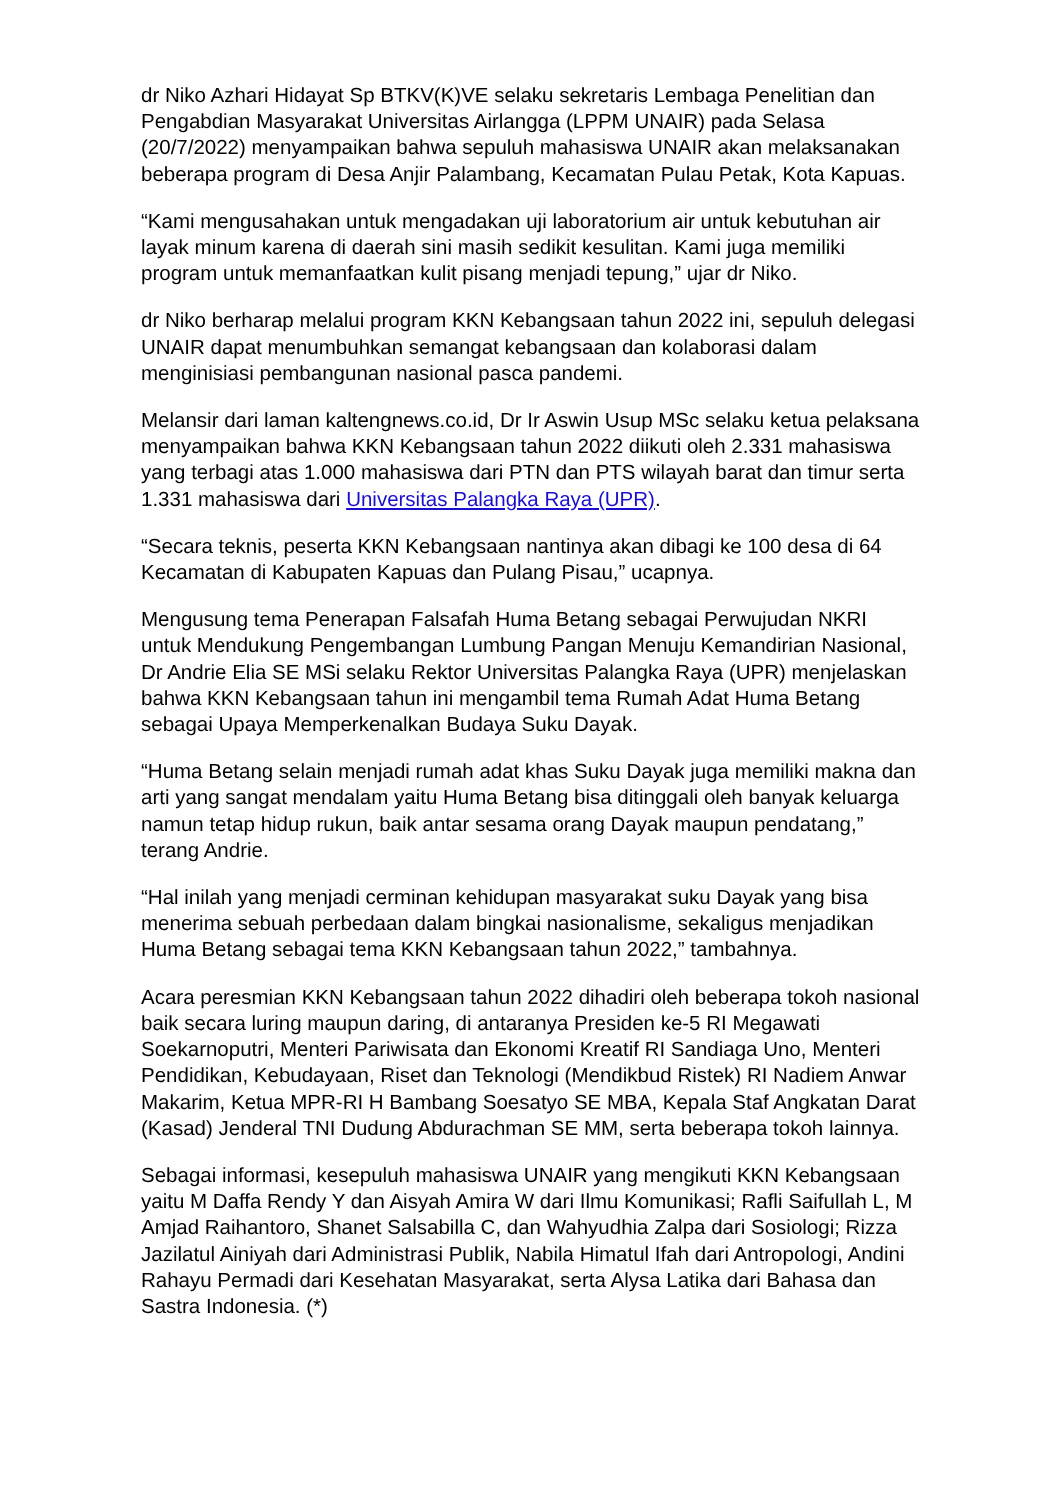dr Niko Azhari Hidayat Sp BTKV(K)VE selaku sekretaris Lembaga Penelitian dan Pengabdian Masyarakat Universitas Airlangga (LPPM UNAIR) pada Selasa (20/7/2022) menyampaikan bahwa sepuluh mahasiswa UNAIR akan melaksanakan beberapa program di Desa Anjir Palambang, Kecamatan Pulau Petak, Kota Kapuas.
“Kami mengusahakan untuk mengadakan uji laboratorium air untuk kebutuhan air layak minum karena di daerah sini masih sedikit kesulitan. Kami juga memiliki program untuk memanfaatkan kulit pisang menjadi tepung,” ujar dr Niko.
dr Niko berharap melalui program KKN Kebangsaan tahun 2022 ini, sepuluh delegasi UNAIR dapat menumbuhkan semangat kebangsaan dan kolaborasi dalam menginisiasi pembangunan nasional pasca pandemi.
Melansir dari laman kaltengnews.co.id, Dr Ir Aswin Usup MSc selaku ketua pelaksana menyampaikan bahwa KKN Kebangsaan tahun 2022 diikuti oleh 2.331 mahasiswa yang terbagi atas 1.000 mahasiswa dari PTN dan PTS wilayah barat dan timur serta 1.331 mahasiswa dari Universitas Palangka Raya (UPR).
“Secara teknis, peserta KKN Kebangsaan nantinya akan dibagi ke 100 desa di 64 Kecamatan di Kabupaten Kapuas dan Pulang Pisau,” ucapnya.
Mengusung tema Penerapan Falsafah Huma Betang sebagai Perwujudan NKRI untuk Mendukung Pengembangan Lumbung Pangan Menuju Kemandirian Nasional, Dr Andrie Elia SE MSi selaku Rektor Universitas Palangka Raya (UPR) menjelaskan bahwa KKN Kebangsaan tahun ini mengambil tema Rumah Adat Huma Betang sebagai Upaya Memperkenalkan Budaya Suku Dayak.
“Huma Betang selain menjadi rumah adat khas Suku Dayak juga memiliki makna dan arti yang sangat mendalam yaitu Huma Betang bisa ditinggali oleh banyak keluarga namun tetap hidup rukun, baik antar sesama orang Dayak maupun pendatang,” terang Andrie.
“Hal inilah yang menjadi cerminan kehidupan masyarakat suku Dayak yang bisa menerima sebuah perbedaan dalam bingkai nasionalisme, sekaligus menjadikan Huma Betang sebagai tema KKN Kebangsaan tahun 2022,” tambahnya.
Acara peresmian KKN Kebangsaan tahun 2022 dihadiri oleh beberapa tokoh nasional baik secara luring maupun daring, di antaranya Presiden ke-5 RI Megawati Soekarnoputri, Menteri Pariwisata dan Ekonomi Kreatif RI Sandiaga Uno, Menteri Pendidikan, Kebudayaan, Riset dan Teknologi (Mendikbud Ristek) RI Nadiem Anwar Makarim, Ketua MPR-RI H Bambang Soesatyo SE MBA, Kepala Staf Angkatan Darat (Kasad) Jenderal TNI Dudung Abdurachman SE MM, serta beberapa tokoh lainnya.
Sebagai informasi, kesepuluh mahasiswa UNAIR yang mengikuti KKN Kebangsaan yaitu M Daffa Rendy Y dan Aisyah Amira W dari Ilmu Komunikasi; Rafli Saifullah L, M Amjad Raihantoro, Shanet Salsabilla C, dan Wahyudhia Zalpa dari Sosiologi; Rizza Jazilatul Ainiyah dari Administrasi Publik, Nabila Himatul Ifah dari Antropologi, Andini Rahayu Permadi dari Kesehatan Masyarakat, serta Alysa Latika dari Bahasa dan Sastra Indonesia. (*)